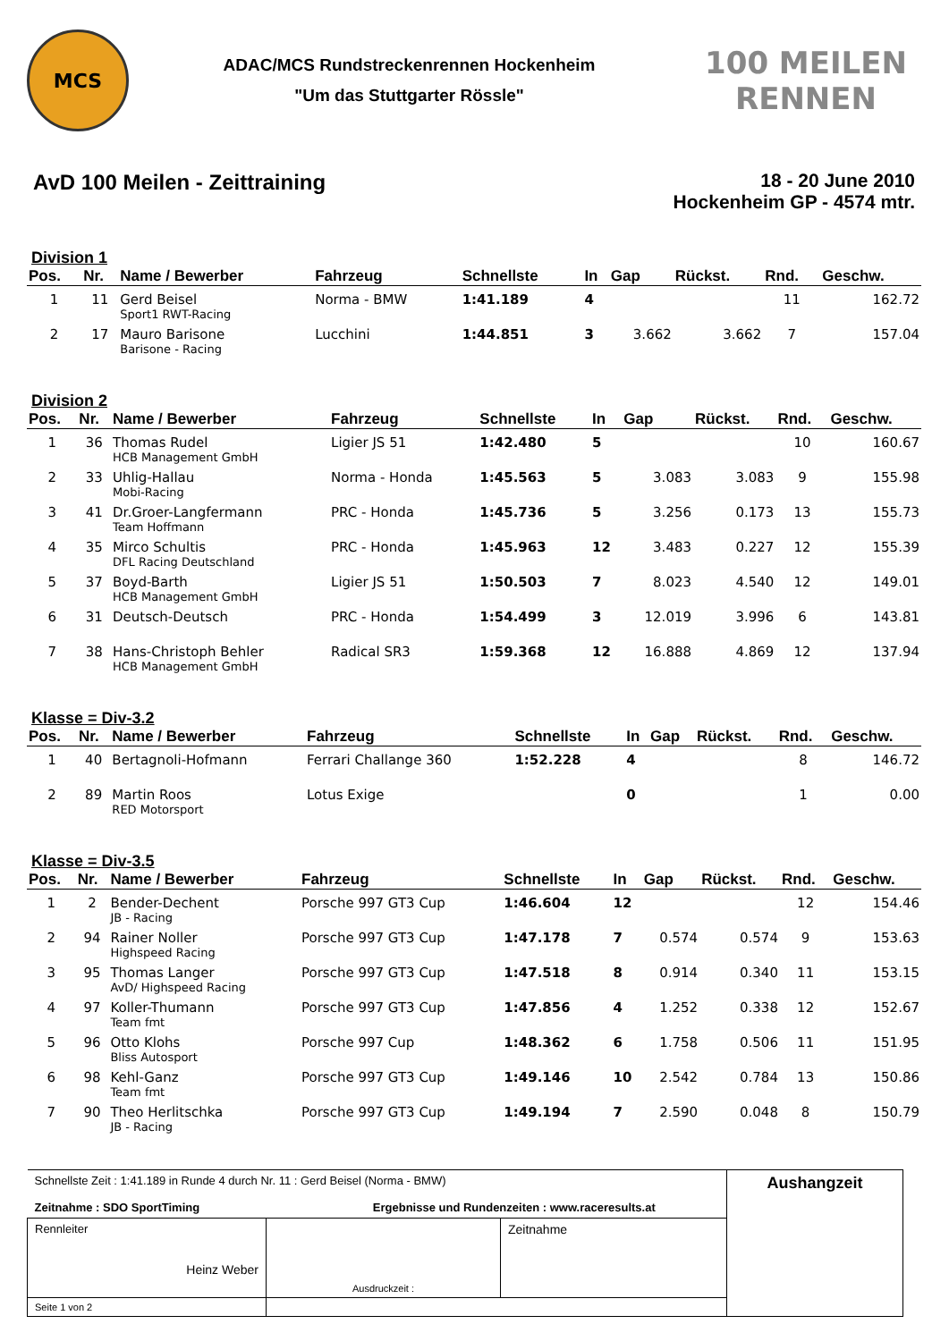MCS
ADAC/MCS Rundstreckenrennen Hockenheim
"Um das Stuttgarter Rössle"
100 MEILEN RENNEN
AvD 100 Meilen - Zeittraining 18 - 20 June 2010
Hockenheim GP - 4574 mtr.
Division 1
| Pos. | Nr. | Name / Bewerber | Fahrzeug | Schnellste | In | Gap | Rückst. | Rnd. | Geschw. |
| --- | --- | --- | --- | --- | --- | --- | --- | --- | --- |
| 1 | 11 | Gerd Beisel Sport1 RWT-Racing | Norma - BMW | 1:41.189 | 4 | | | 11 | 162.72 |
| 2 | 17 | Mauro Barisone Barisone - Racing | Lucchini | 1:44.851 | 3 | 3.662 | 3.662 | 7 | 157.04 |
Division 2
| Pos. | Nr. | Name / Bewerber | Fahrzeug | Schnellste | In | Gap | Rückst. | Rnd. | Geschw. |
| --- | --- | --- | --- | --- | --- | --- | --- | --- | --- |
| 1 | 36 | Thomas Rudel HCB Management GmbH | Ligier JS 51 | 1:42.480 | 5 | | | 10 | 160.67 |
| 2 | 33 | Uhlig-Hallau Mobi-Racing | Norma - Honda | 1:45.563 | 5 | 3.083 | 3.083 | 9 | 155.98 |
| 3 | 41 | Dr.Groer-Langfermann Team Hoffmann | PRC - Honda | 1:45.736 | 5 | 3.256 | 0.173 | 13 | 155.73 |
| 4 | 35 | Mirco Schultis DFL Racing Deutschland | PRC - Honda | 1:45.963 | 12 | 3.483 | 0.227 | 12 | 155.39 |
| 5 | 37 | Boyd-Barth HCB Management GmbH | Ligier JS 51 | 1:50.503 | 7 | 8.023 | 4.540 | 12 | 149.01 |
| 6 | 31 | Deutsch-Deutsch | PRC - Honda | 1:54.499 | 3 | 12.019 | 3.996 | 6 | 143.81 |
| 7 | 38 | Hans-Christoph Behler HCB Management GmbH | Radical SR3 | 1:59.368 | 12 | 16.888 | 4.869 | 12 | 137.94 |
Klasse = Div-3.2
| Pos. | Nr. | Name / Bewerber | Fahrzeug | Schnellste | In | Gap | Rückst. | Rnd. | Geschw. |
| --- | --- | --- | --- | --- | --- | --- | --- | --- | --- |
| 1 | 40 | Bertagnoli-Hofmann | Ferrari Challange 360 | 1:52.228 | 4 | | | 8 | 146.72 |
| 2 | 89 | Martin Roos RED Motorsport | Lotus Exige | | 0 | | | 1 | 0.00 |
Klasse = Div-3.5
| Pos. | Nr. | Name / Bewerber | Fahrzeug | Schnellste | In | Gap | Rückst. | Rnd. | Geschw. |
| --- | --- | --- | --- | --- | --- | --- | --- | --- | --- |
| 1 | 2 | Bender-Dechent JB - Racing | Porsche 997 GT3 Cup | 1:46.604 | 12 | | | 12 | 154.46 |
| 2 | 94 | Rainer Noller Highspeed Racing | Porsche 997 GT3 Cup | 1:47.178 | 7 | 0.574 | 0.574 | 9 | 153.63 |
| 3 | 95 | Thomas Langer AvD/ Highspeed Racing | Porsche 997 GT3 Cup | 1:47.518 | 8 | 0.914 | 0.340 | 11 | 153.15 |
| 4 | 97 | Koller-Thumann Team fmt | Porsche 997 GT3 Cup | 1:47.856 | 4 | 1.252 | 0.338 | 12 | 152.67 |
| 5 | 96 | Otto Klohs Bliss Autosport | Porsche 997 Cup | 1:48.362 | 6 | 1.758 | 0.506 | 11 | 151.95 |
| 6 | 98 | Kehl-Ganz Team fmt | Porsche 997 GT3 Cup | 1:49.146 | 10 | 2.542 | 0.784 | 13 | 150.86 |
| 7 | 90 | Theo Herlitschka JB - Racing | Porsche 997 GT3 Cup | 1:49.194 | 7 | 2.590 | 0.048 | 8 | 150.79 |
| Schnellste Zeit : 1:41.189 in Runde 4 durch Nr. 11 : Gerd Beisel (Norma - BMW) Zeitnahme : SDO SportTiming Ergebnisse und Rundenzeiten : www.raceresults.at | | | Aushangzeit |
| Rennleiter Heinz Weber | Ausdruckzeit : | Zeitnahme | |
| Seite 1 von 2 | | | |